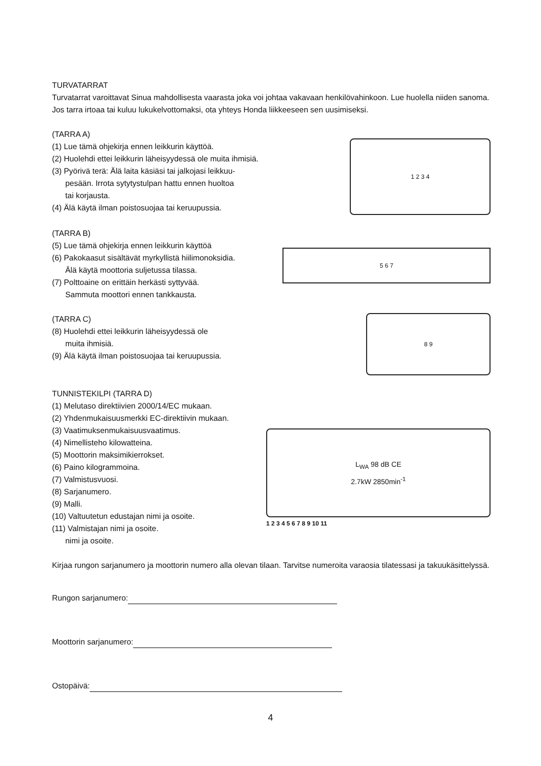TURVATARRAT
Turvatarrat varoittavat Sinua mahdollisesta vaarasta joka voi johtaa vakavaan henkilövahinkoon. Lue huolella niiden sanoma. Jos tarra irtoaa tai kuluu lukukelvottomaksi, ota yhteys Honda liikkeeseen sen uusimiseksi.
(TARRA A)
(1) Lue tämä ohjekirja ennen leikkurin käyttöä.
(2) Huolehdi ettei leikkurin läheisyydessä ole muita ihmisiä.
(3) Pyörivä terä: Älä laita käsiäsi tai jalkojasi leikkuu-
pesään. Irrota sytytystulpan hattu ennen huoltoa
tai korjausta.
(4) Älä käytä ilman poistosuojaa tai keruupussia.
1 2 3 4
(TARRA B)
(5) Lue tämä ohjekirja ennen leikkurin käyttöä
(6) Pakokaasut sisältävät myrkyllistä hiilimonoksidia.
Älä käytä moottoria suljetussa tilassa.
(7) Polttoaine on erittäin herkästi syttyvää.
Sammuta moottori ennen tankkausta.
5 6 7
(TARRA C)
(8) Huolehdi ettei leikkurin läheisyydessä ole
muita ihmisiä.
(9) Älä käytä ilman poistosuojaa tai keruupussia.
8 9
TUNNISTEKILPI (TARRA D)
(1) Melutaso direktiivien 2000/14/EC mukaan.
(2) Yhdenmukaisuusmerkki EC-direktiivin mukaan.
(3) Vaatimuksenmukaisuusvaatimus.
(4) Nimellisteho kilowatteina.
(5) Moottorin maksimikierrokset.
(6) Paino kilogrammoina.
(7) Valmistusvuosi.
(8) Sarjanumero.
(9) Malli.
(10) Valtuutetun edustajan nimi ja osoite.
(11) Valmistajan nimi ja osoite.
nimi ja osoite.
L<sub>WA</sub> 98 dB CE
2.7kW 2850min<sup>-1</sup>
1 2 3 4 5 6 7 8 9 10 11
Kirjaa rungon sarjanumero ja moottorin numero alla olevan tilaan. Tarvitse numeroita varaosia tilatessasi ja takuukäsittelyssä.
Rungon sarjanumero:
Moottorin sarjanumero:
Ostopäivä:
4